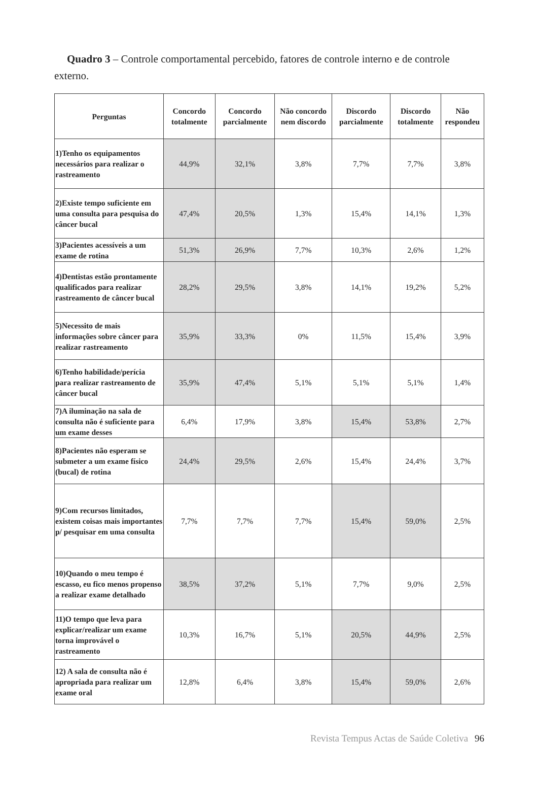Quadro 3 – Controle comportamental percebido, fatores de controle interno e de controle externo.
| Perguntas | Concordo totalmente | Concordo parcialmente | Não concordo nem discordo | Discordo parcialmente | Discordo totalmente | Não respondeu |
| --- | --- | --- | --- | --- | --- | --- |
| 1)Tenho os equipamentos necessários para realizar o rastreamento | 44,9% | 32,1% | 3,8% | 7,7% | 7,7% | 3,8% |
| 2)Existe tempo suficiente em uma consulta para pesquisa do câncer bucal | 47,4% | 20,5% | 1,3% | 15,4% | 14,1% | 1,3% |
| 3)Pacientes acessíveis a um exame de rotina | 51,3% | 26,9% | 7,7% | 10,3% | 2,6% | 1,2% |
| 4)Dentistas estão prontamente qualificados para realizar rastreamento de câncer bucal | 28,2% | 29,5% | 3,8% | 14,1% | 19,2% | 5,2% |
| 5)Necessito de mais informações sobre câncer para realizar rastreamento | 35,9% | 33,3% | 0% | 11,5% | 15,4% | 3,9% |
| 6)Tenho habilidade/perícia para realizar rastreamento de câncer bucal | 35,9% | 47,4% | 5,1% | 5,1% | 5,1% | 1,4% |
| 7)A iluminação na sala de consulta não é suficiente para um exame desses | 6,4% | 17,9% | 3,8% | 15,4% | 53,8% | 2,7% |
| 8)Pacientes não esperam se submeter a um exame físico (bucal) de rotina | 24,4% | 29,5% | 2,6% | 15,4% | 24,4% | 3,7% |
| 9)Com recursos limitados, existem coisas mais importantes p/ pesquisar em uma consulta | 7,7% | 7,7% | 7,7% | 15,4% | 59,0% | 2,5% |
| 10)Quando o meu tempo é escasso, eu fico menos propenso a realizar exame detalhado | 38,5% | 37,2% | 5,1% | 7,7% | 9,0% | 2,5% |
| 11)O tempo que leva para explicar/realizar um exame torna improvável o rastreamento | 10,3% | 16,7% | 5,1% | 20,5% | 44,9% | 2,5% |
| 12) A sala de consulta não é apropriada para realizar um exame oral | 12,8% | 6,4% | 3,8% | 15,4% | 59,0% | 2,6% |
Revista Tempus Actas de Saúde Coletiva 96